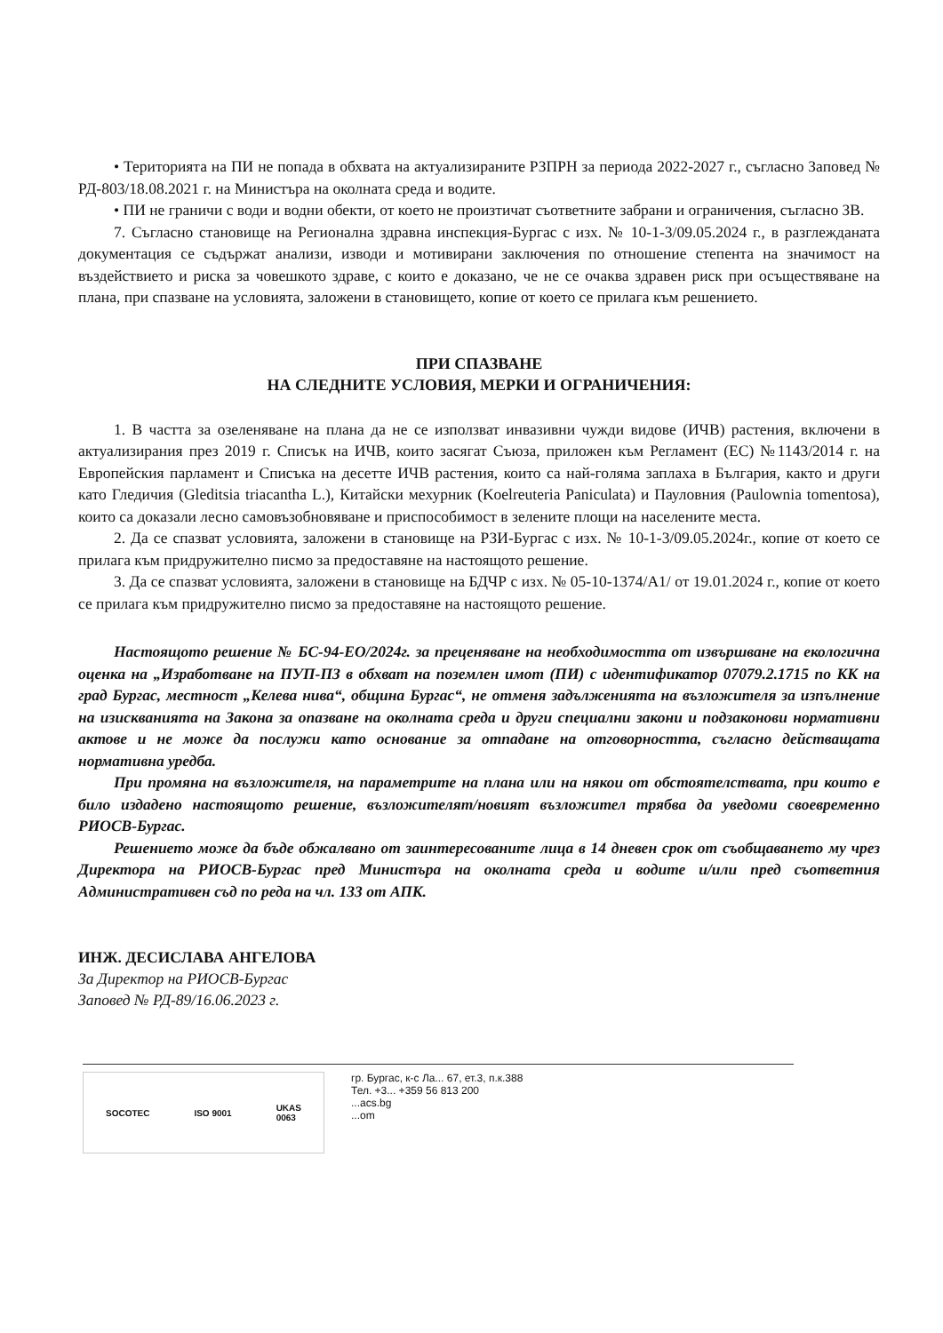• Територията на ПИ не попада в обхвата на актуализираните РЗПРН за периода 2022-2027 г., съгласно Заповед № РД-803/18.08.2021 г. на Министъра на околната среда и водите.
• ПИ не граничи с води и водни обекти, от което не произтичат съответните забрани и ограничения, съгласно ЗВ.
7. Съгласно становище на Регионална здравна инспекция-Бургас с изх. № 10-1-3/09.05.2024 г., в разглежданата документация се съдържат анализи, изводи и мотивирани заключения по отношение степента на значимост на въздействието и риска за човешкото здраве, с които е доказано, че не се очаква здравен риск при осъществяване на плана, при спазване на условията, заложени в становището, копие от което се прилага към решението.
ПРИ СПАЗВАНЕ
НА СЛЕДНИТЕ УСЛОВИЯ, МЕРКИ И ОГРАНИЧЕНИЯ:
1. В частта за озеленяване на плана да не се използват инвазивни чужди видове (ИЧВ) растения, включени в актуализирания през 2019 г. Списък на ИЧВ, които засягат Съюза, приложен към Регламент (ЕС) №1143/2014 г. на Европейския парламент и Списъка на десетте ИЧВ растения, които са най-голяма заплаха в България, както и други като Гледичия (Gleditsia triacantha L.), Китайски мехурник (Koelreuteria Paniculata) и Пауловния (Paulownia tomentosa), които са доказали лесно самовъзобновяване и приспособимост в зелените площи на населените места.
2. Да се спазват условията, заложени в становище на РЗИ-Бургас с изх. № 10-1-3/09.05.2024г., копие от което се прилага към придружително писмо за предоставяне на настоящото решение.
3. Да се спазват условията, заложени в становище на БДЧР с изх. № 05-10-1374/А1/ от 19.01.2024 г., копие от което се прилага към придружително писмо за предоставяне на настоящото решение.
Настоящото решение № БС-94-ЕО/2024г. за преценяване на необходимостта от извършване на екологична оценка на „Изработване на ПУП-ПЗ в обхват на поземлен имот (ПИ) с идентификатор 07079.2.1715 по КК на град Бургас, местност „Келева нива“, община Бургас“, не отменя задълженията на възложителя за изпълнение на изискванията на Закона за опазване на околната среда и други специални закони и подзаконови нормативни актове и не може да послужи като основание за отпадане на отговорността, съгласно действащата нормативна уредба.
При промяна на възложителя, на параметрите на плана или на някои от обстоятелствата, при които е било издадено настоящото решение, възложителят/новият възложител трябва да уведоми своевременно РИОСВ-Бургас.
Решението може да бъде обжалвано от заинтересованите лица в 14 дневен срок от съобщаването му чрез Директора на РИОСВ-Бургас пред Министъра на околната среда и водите и/или пред съответния Административен съд по реда на чл. 133 от АПК.
ИНЖ. ДЕСИСЛАВА АНГЕЛОВА
За Директор на РИОСВ-Бургас
Заповед № РД-89/16.06.2023 г.
SOCOTEC ISO 9001 UKAS
0063
гр. Бургас, к-с Ла... 67, ет.3, п.к.388
Тел. +3... +359 56 813 200
...acs.bg
...om